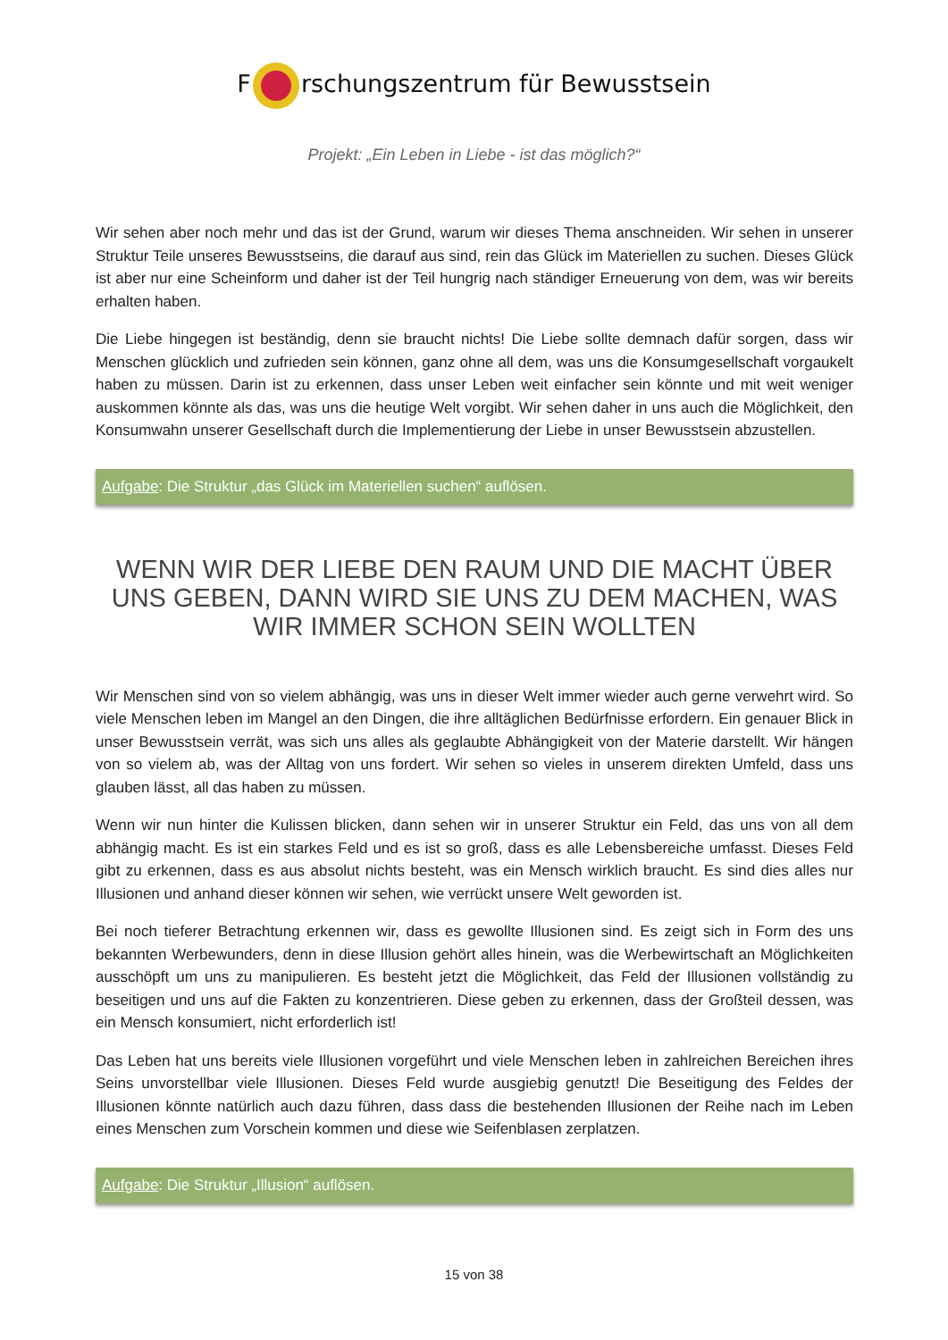F rschungszentrum für Bewusstsein
Projekt: „Ein Leben in Liebe - ist das möglich?“
Wir sehen aber noch mehr und das ist der Grund, warum wir dieses Thema anschneiden. Wir sehen in unserer Struktur Teile unseres Bewusstseins, die darauf aus sind, rein das Glück im Materiellen zu suchen. Dieses Glück ist aber nur eine Scheinform und daher ist der Teil hungrig nach ständiger Erneuerung von dem, was wir bereits erhalten haben.
Die Liebe hingegen ist beständig, denn sie braucht nichts! Die Liebe sollte demnach dafür sorgen, dass wir Menschen glücklich und zufrieden sein können, ganz ohne all dem, was uns die Konsumgesellschaft vorgaukelt haben zu müssen. Darin ist zu erkennen, dass unser Leben weit einfacher sein könnte und mit weit weniger auskommen könnte als das, was uns die heutige Welt vorgibt. Wir sehen daher in uns auch die Möglichkeit, den Konsumwahn unserer Gesellschaft durch die Implementierung der Liebe in unser Bewusstsein abzustellen.
Aufgabe: Die Struktur „das Glück im Materiellen suchen“ auflösen.
WENN WIR DER LIEBE DEN RAUM UND DIE MACHT ÜBER UNS GEBEN, DANN WIRD SIE UNS ZU DEM MACHEN, WAS WIR IMMER SCHON SEIN WOLLTEN
Wir Menschen sind von so vielem abhängig, was uns in dieser Welt immer wieder auch gerne verwehrt wird. So viele Menschen leben im Mangel an den Dingen, die ihre alltäglichen Bedürfnisse erfordern. Ein genauer Blick in unser Bewusstsein verrät, was sich uns alles als geglaubte Abhängigkeit von der Materie darstellt. Wir hängen von so vielem ab, was der Alltag von uns fordert. Wir sehen so vieles in unserem direkten Umfeld, dass uns glauben lässt, all das haben zu müssen.
Wenn wir nun hinter die Kulissen blicken, dann sehen wir in unserer Struktur ein Feld, das uns von all dem abhängig macht. Es ist ein starkes Feld und es ist so groß, dass es alle Lebensbereiche umfasst. Dieses Feld gibt zu erkennen, dass es aus absolut nichts besteht, was ein Mensch wirklich braucht. Es sind dies alles nur Illusionen und anhand dieser können wir sehen, wie verrückt unsere Welt geworden ist.
Bei noch tieferer Betrachtung erkennen wir, dass es gewollte Illusionen sind. Es zeigt sich in Form des uns bekannten Werbewunders, denn in diese Illusion gehört alles hinein, was die Werbewirtschaft an Möglichkeiten ausschöpft um uns zu manipulieren. Es besteht jetzt die Möglichkeit, das Feld der Illusionen vollständig zu beseitigen und uns auf die Fakten zu konzentrieren. Diese geben zu erkennen, dass der Großteil dessen, was ein Mensch konsumiert, nicht erforderlich ist!
Das Leben hat uns bereits viele Illusionen vorgeführt und viele Menschen leben in zahlreichen Bereichen ihres Seins unvorstellbar viele Illusionen. Dieses Feld wurde ausgiebig genutzt! Die Beseitigung des Feldes der Illusionen könnte natürlich auch dazu führen, dass dass die bestehenden Illusionen der Reihe nach im Leben eines Menschen zum Vorschein kommen und diese wie Seifenblasen zerplatzen.
Aufgabe: Die Struktur „Illusion“ auflösen.
15 von 38